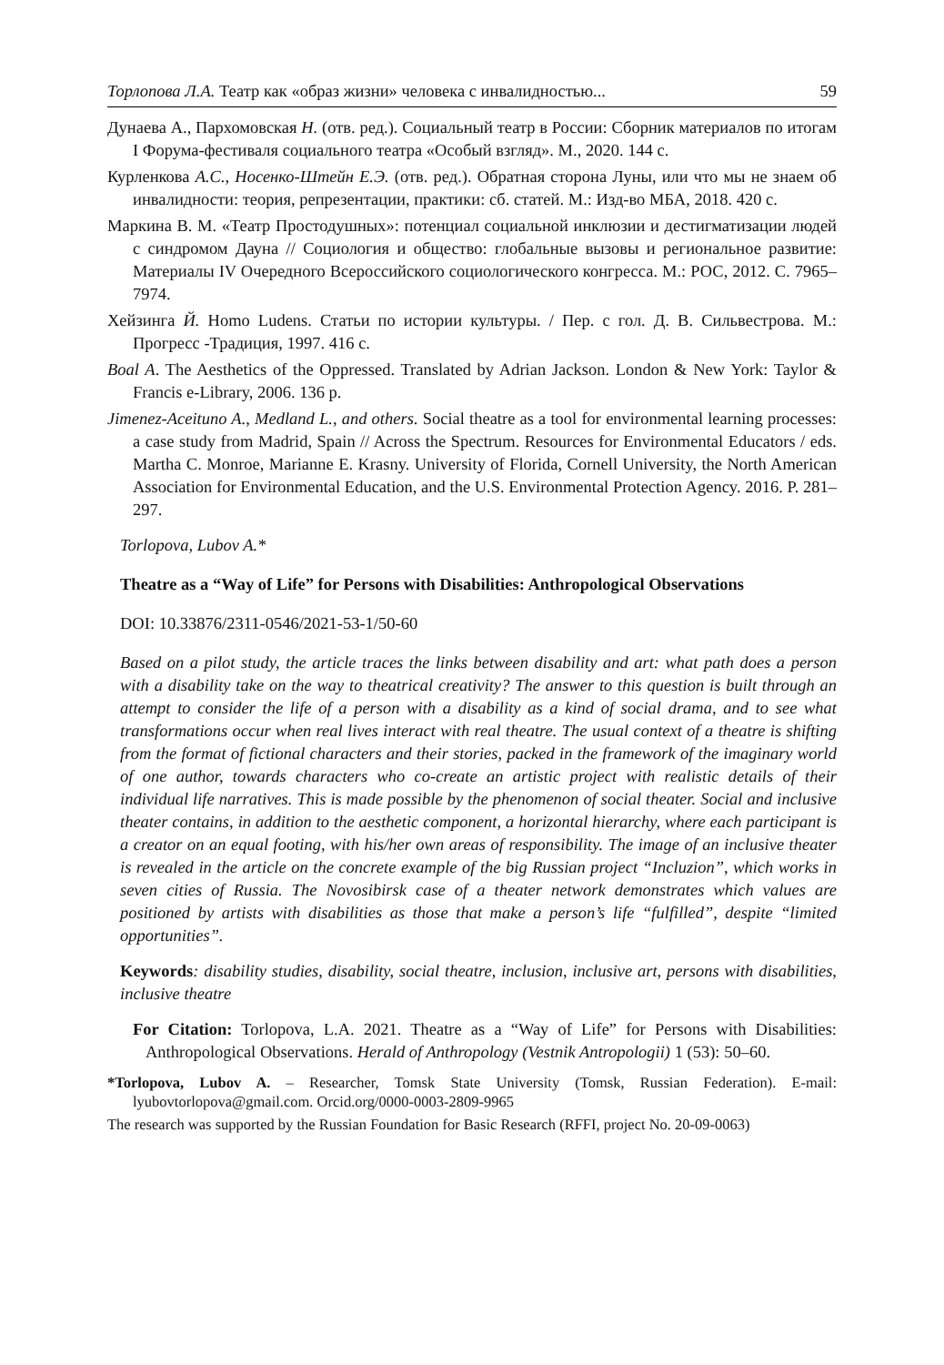Торлопова Л.А. Театр как «образ жизни» человека с инвалидностью... 59
Дунаева А., Пархомовская Н. (отв. ред.). Социальный театр в России: Сборник материалов по итогам I Форума-фестиваля социального театра «Особый взгляд». М., 2020. 144 с.
Курленкова А.С., Носенко-Штейн Е.Э. (отв. ред.). Обратная сторона Луны, или что мы не знаем об инвалидности: теория, репрезентации, практики: сб. статей. М.: Изд-во МБА, 2018. 420 с.
Маркина В. М. «Театр Простодушных»: потенциал социальной инклюзии и дестигматизации людей с синдромом Дауна // Социология и общество: глобальные вызовы и региональное развитие: Материалы IV Очередного Всероссийского социологического конгресса. М.: РОС, 2012. С. 7965–7974.
Хейзинга Й. Homo Ludens. Статьи по истории культуры. / Пер. с гол. Д. В. Сильвестрова. М.: Прогресс -Традиция, 1997. 416 с.
Boal A. The Aesthetics of the Oppressed. Translated by Adrian Jackson. London & New York: Taylor & Francis e-Library, 2006. 136 p.
Jimenez-Aceituno A., Medland L., and others. Social theatre as a tool for environmental learning processes: a case study from Madrid, Spain // Across the Spectrum. Resources for Environmental Educators / eds. Martha C. Monroe, Marianne E. Krasny. University of Florida, Cornell University, the North American Association for Environmental Education, and the U.S. Environmental Protection Agency. 2016. P. 281–297.
Torlopova, Lubov A.*
Theatre as a “Way of Life” for Persons with Disabilities: Anthropological Observations
DOI: 10.33876/2311-0546/2021-53-1/50-60
Based on a pilot study, the article traces the links between disability and art: what path does a person with a disability take on the way to theatrical creativity? The answer to this question is built through an attempt to consider the life of a person with a disability as a kind of social drama, and to see what transformations occur when real lives interact with real theatre. The usual context of a theatre is shifting from the format of fictional characters and their stories, packed in the framework of the imaginary world of one author, towards characters who co-create an artistic project with realistic details of their individual life narratives. This is made possible by the phenomenon of social theater. Social and inclusive theater contains, in addition to the aesthetic component, a horizontal hierarchy, where each participant is a creator on an equal footing, with his/her own areas of responsibility. The image of an inclusive theater is revealed in the article on the concrete example of the big Russian project “Incluzion”, which works in seven cities of Russia. The Novosibirsk case of a theater network demonstrates which values are positioned by artists with disabilities as those that make a person’s life “fulfilled”, despite “limited opportunities”.
Keywords: disability studies, disability, social theatre, inclusion, inclusive art, persons with disabilities, inclusive theatre
For Citation: Torlopova, L.A. 2021. Theatre as a “Way of Life” for Persons with Disabilities: Anthropological Observations. Herald of Anthropology (Vestnik Antropologii) 1 (53): 50–60.
*Torlopova, Lubov A. – Researcher, Tomsk State University (Tomsk, Russian Federation). E-mail: lyubovtorlopova@gmail.com. Orcid.org/0000-0003-2809-9965
The research was supported by the Russian Foundation for Basic Research (RFFI, project No. 20-09-0063)